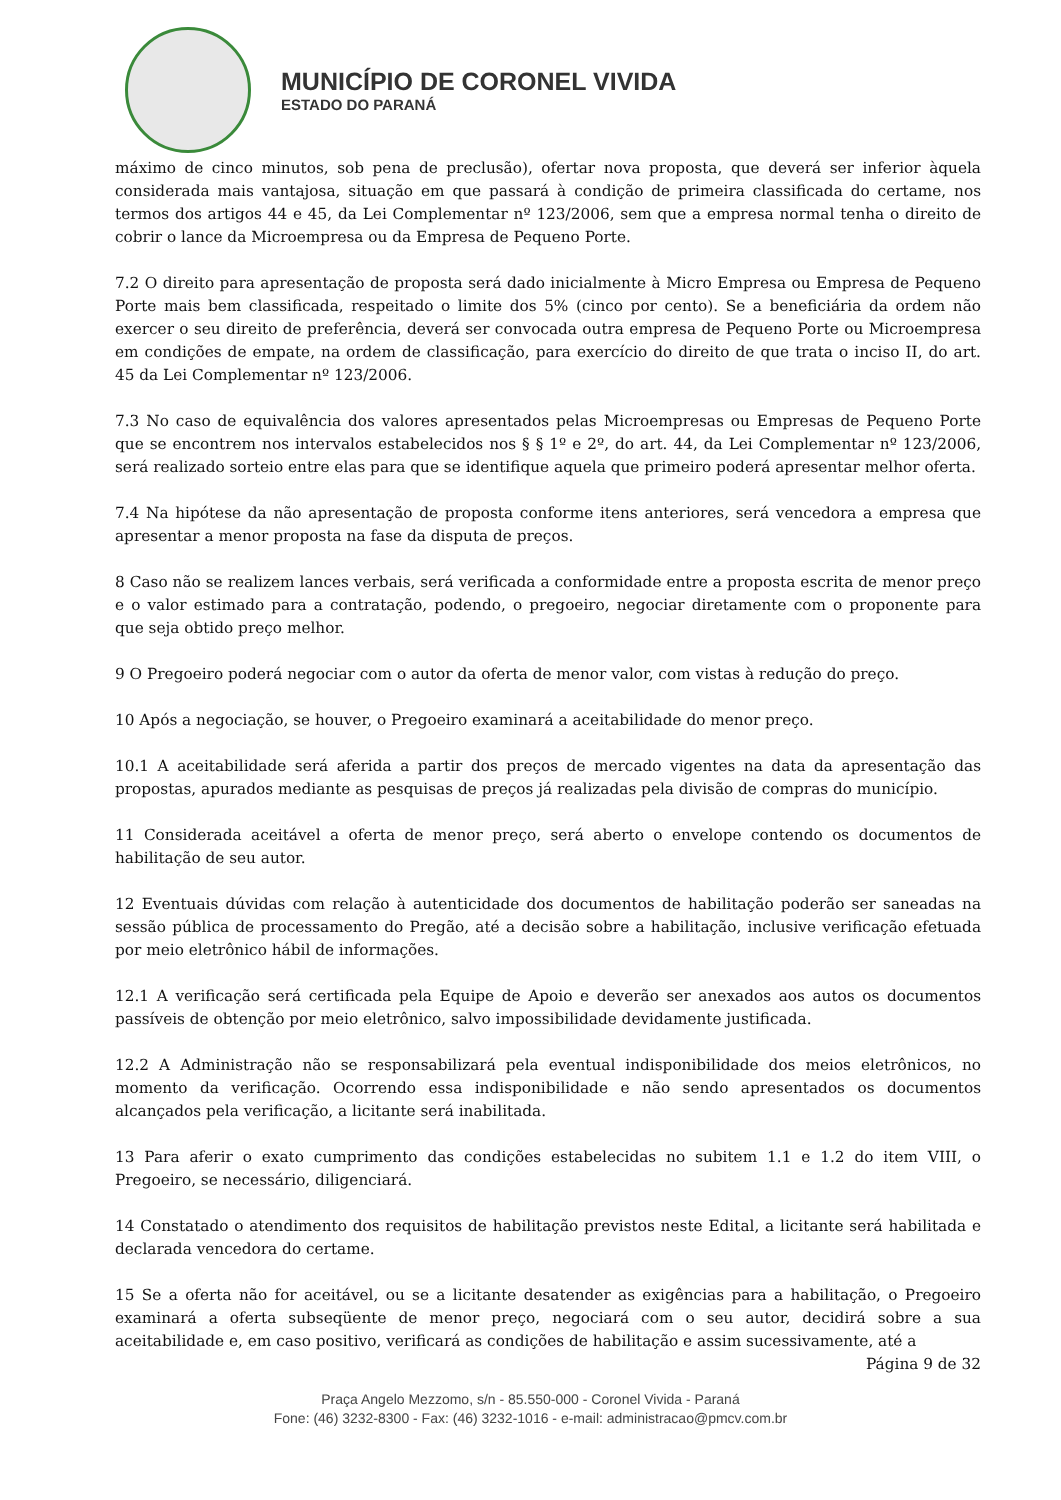MUNICÍPIO DE CORONEL VIVIDA
ESTADO DO PARANÁ
máximo de cinco minutos, sob pena de preclusão), ofertar nova proposta, que deverá ser inferior àquela considerada mais vantajosa, situação em que passará à condição de primeira classificada do certame, nos termos dos artigos 44 e 45, da Lei Complementar nº 123/2006, sem que a empresa normal tenha o direito de cobrir o lance da Microempresa ou da Empresa de Pequeno Porte.
7.2 O direito para apresentação de proposta será dado inicialmente à Micro Empresa ou Empresa de Pequeno Porte mais bem classificada, respeitado o limite dos 5% (cinco por cento). Se a beneficiária da ordem não exercer o seu direito de preferência, deverá ser convocada outra empresa de Pequeno Porte ou Microempresa em condições de empate, na ordem de classificação, para exercício do direito de que trata o inciso II, do art. 45 da Lei Complementar nº 123/2006.
7.3 No caso de equivalência dos valores apresentados pelas Microempresas ou Empresas de Pequeno Porte que se encontrem nos intervalos estabelecidos nos § § 1º e 2º, do art. 44, da Lei Complementar nº 123/2006, será realizado sorteio entre elas para que se identifique aquela que primeiro poderá apresentar melhor oferta.
7.4 Na hipótese da não apresentação de proposta conforme itens anteriores, será vencedora a empresa que apresentar a menor proposta na fase da disputa de preços.
8 Caso não se realizem lances verbais, será verificada a conformidade entre a proposta escrita de menor preço e o valor estimado para a contratação, podendo, o pregoeiro, negociar diretamente com o proponente para que seja obtido preço melhor.
9 O Pregoeiro poderá negociar com o autor da oferta de menor valor, com vistas à redução do preço.
10 Após a negociação, se houver, o Pregoeiro examinará a aceitabilidade do menor preço.
10.1 A aceitabilidade será aferida a partir dos preços de mercado vigentes na data da apresentação das propostas, apurados mediante as pesquisas de preços já realizadas pela divisão de compras do município.
11 Considerada aceitável a oferta de menor preço, será aberto o envelope contendo os documentos de habilitação de seu autor.
12 Eventuais dúvidas com relação à autenticidade dos documentos de habilitação poderão ser saneadas na sessão pública de processamento do Pregão, até a decisão sobre a habilitação, inclusive verificação efetuada por meio eletrônico hábil de informações.
12.1 A verificação será certificada pela Equipe de Apoio e deverão ser anexados aos autos os documentos passíveis de obtenção por meio eletrônico, salvo impossibilidade devidamente justificada.
12.2 A Administração não se responsabilizará pela eventual indisponibilidade dos meios eletrônicos, no momento da verificação. Ocorrendo essa indisponibilidade e não sendo apresentados os documentos alcançados pela verificação, a licitante será inabilitada.
13 Para aferir o exato cumprimento das condições estabelecidas no subitem 1.1 e 1.2 do item VIII, o Pregoeiro, se necessário, diligenciará.
14 Constatado o atendimento dos requisitos de habilitação previstos neste Edital, a licitante será habilitada e declarada vencedora do certame.
15 Se a oferta não for aceitável, ou se a licitante desatender as exigências para a habilitação, o Pregoeiro examinará a oferta subseqüente de menor preço, negociará com o seu autor, decidirá sobre a sua aceitabilidade e, em caso positivo, verificará as condições de habilitação e assim sucessivamente, até a
Página 9 de 32
Praça Angelo Mezzomo, s/n - 85.550-000 - Coronel Vivida - Paraná
Fone: (46) 3232-8300 - Fax: (46) 3232-1016 - e-mail: administracao@pmcv.com.br